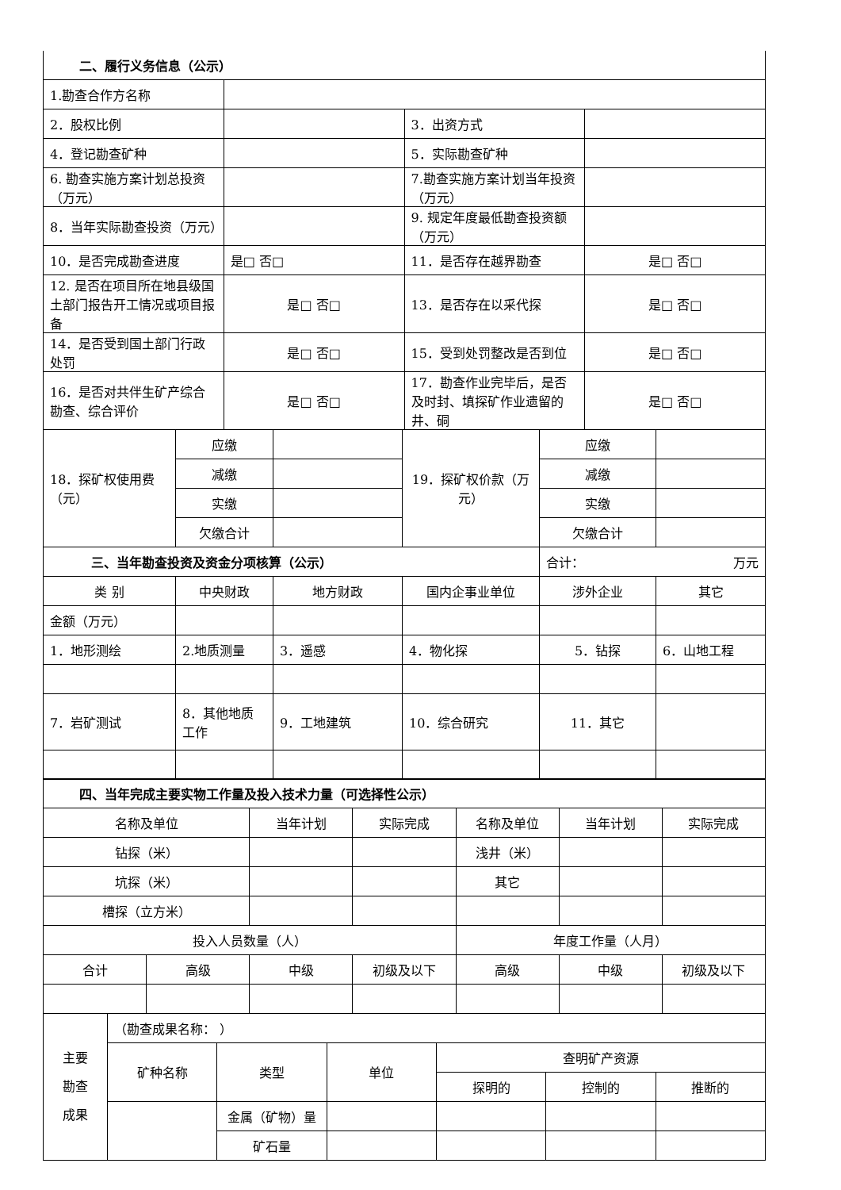| 二、履行义务信息（公示） | | | |
| 1.勘查合作方名称 | | | |
| 2．股权比例 | | 3．出资方式 | |
| 4．登记勘查矿种 | | 5．实际勘查矿种 | |
| 6. 勘查实施方案计划总投资（万元） | | 7.勘查实施方案计划当年投资（万元） | |
| 8．当年实际勘查投资（万元） | | 9. 规定年度最低勘查投资额（万元） | |
| 10．是否完成勘查进度 | 是□ 否□ | 11．是否存在越界勘查 | 是□ 否□ |
| 12. 是否在项目所在地县级国土部门报告开工情况或项目报备 | 是□ 否□ | 13．是否存在以采代探 | 是□ 否□ |
| 14．是否受到国土部门行政处罚 | 是□ 否□ | 15．受到处罚整改是否到位 | 是□ 否□ |
| 16．是否对共伴生矿产综合勘查、综合评价 | 是□ 否□ | 17．勘查作业完毕后，是否及时封、填探矿作业遗留的井、硐 | 是□ 否□ |
| 18．探矿权使用费（元） | 应缴 | | 19．探矿权价款（万元） | 应缴 | |
| | 减缴 | | | 减缴 | |
| | 实缴 | | | 实缴 | |
| | 欠缴合计 | | | 欠缴合计 | |
| 三、当年勘查投资及资金分项核算（公示） | | | | 合计： 万元 | |
| 类 别 | 中央财政 | 地方财政 | 国内企事业单位 | 涉外企业 | 其它 |
| 金额（万元） | | | | | |
| 1．地形测绘 | 2.地质测量 | 3．遥感 | 4．物化探 | 5．钻探 | 6．山地工程 |
| 7．岩矿测试 | 8．其他地质工作 | 9．工地建筑 | 10．综合研究 | 11．其它 | |
| 四、当年完成主要实物工作量及投入技术力量（可选择性公示） | | | | | | |
| 名称及单位 | | 当年计划 | 实际完成 | 名称及单位 | 当年计划 | 实际完成 |
| 钻探（米） | | | | 浅井（米） | | |
| 坑探（米） | | | | 其它 | | |
| 槽探（立方米） | | | | | | |
| 投入人员数量（人） | | | | 年度工作量（人月） | | |
| 合计 | 高级 | 中级 | 初级及以下 | 高级 | 中级 | 初级及以下 |
| 主要 勘查 成果 | （勘查成果名称： ） | | | | | |
| | 矿种名称 | 类型 | 单位 | 查明矿产资源 | | |
| | | | | 探明的 | 控制的 | 推断的 |
| | | 金属（矿物）量 | | | | |
| | | 矿石量 | | | | |